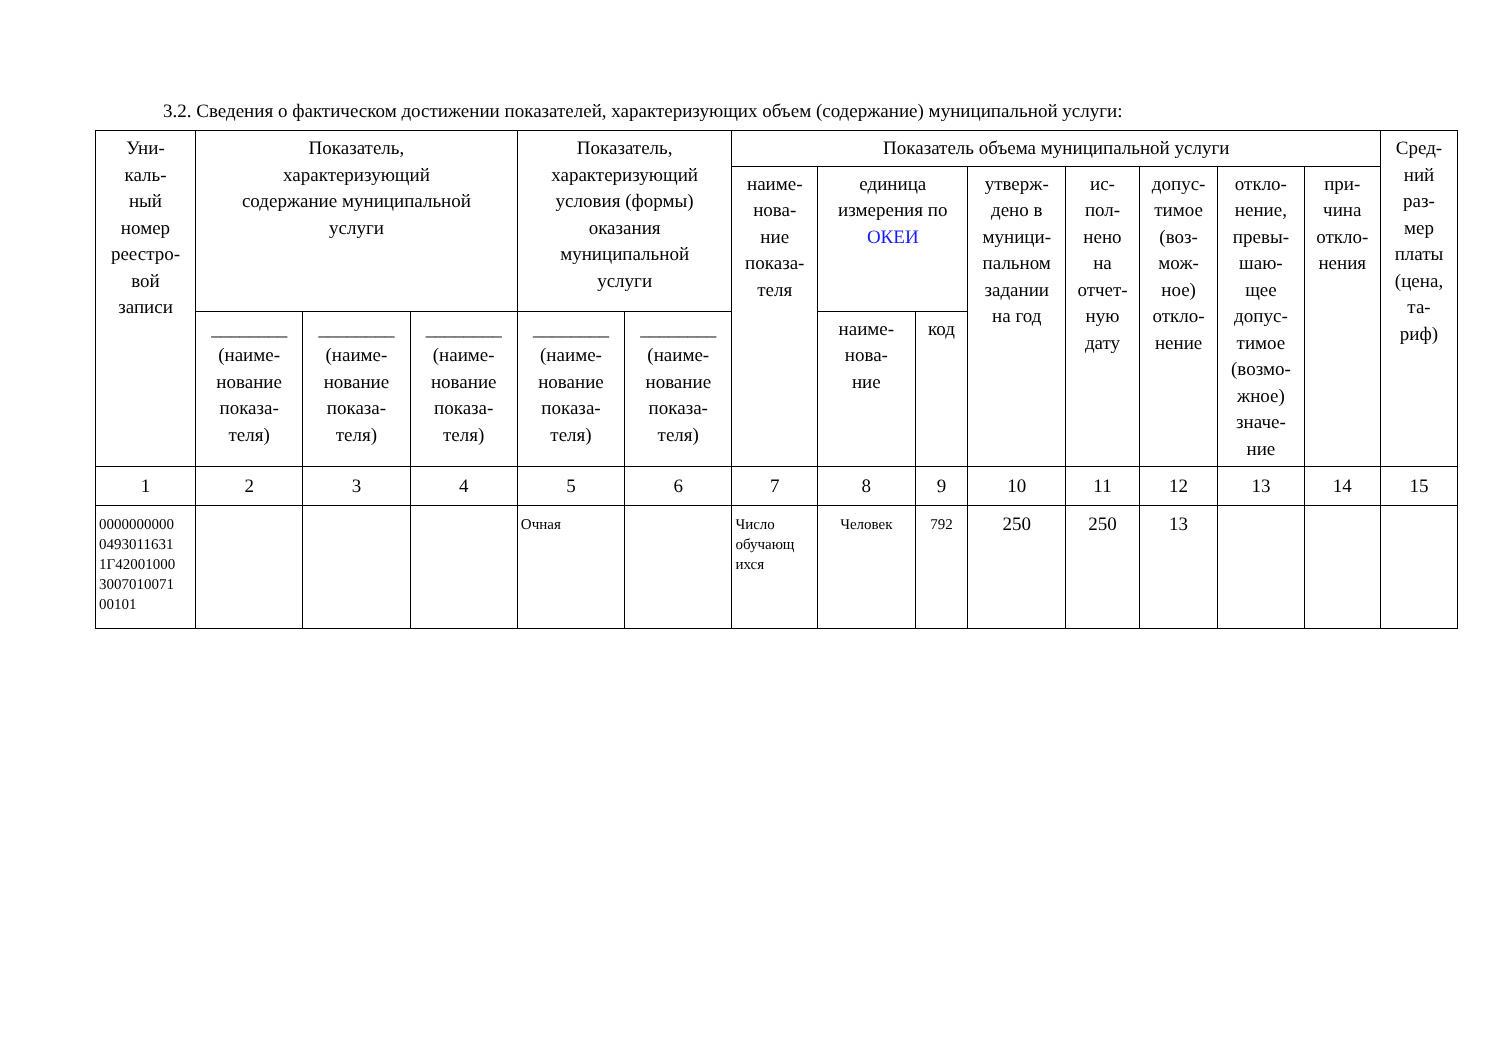3.2. Сведения о фактическом достижении показателей, характеризующих объем (содержание) муниципальной услуги:
| Уни- каль- ный номер реестро- вой записи | Показатель, характеризующий содержание муниципальной услуги | | | Показатель, характеризующий условия (формы) оказания муниципальной услуги | | Показатель объема муниципальной услуги | | | | | | | | Сред- ний раз- мер платы (цена, та- риф) |
| --- | --- | --- | --- | --- | --- | --- | --- | --- | --- | --- | --- | --- | --- | --- |
| | | | | | | наиме- нова- ние показа- теля | единица измерения по ОКЕИ | | утверж- дено в муници- пальном задании на год | ис- пол- нено на отчет- ную дату | допус- тимое (воз- мож- ное) откло- нение | откло- нение, превы- шаю- щее допус- тимое (возмо- жное) значе- ние | при- чина откло- нения | |
| | ________ (наиме- нование показа- теля) | ________ (наиме- нование показа- теля) | ________ (наиме- нование показа- теля) | ________ (наиме- нование показа- теля) | ________ (наиме- нование показа- теля) | | наиме- нова- ние | код | | | | | | |
| 1 | 2 | 3 | 4 | 5 | 6 | 7 | 8 | 9 | 10 | 11 | 12 | 13 | 14 | 15 |
| 0000000000 0493011631 1Г42001000 3007010071 00101 | | | | Очная | | Число обучающ ихся | Человек | 792 | 250 | 250 | 13 | | | |